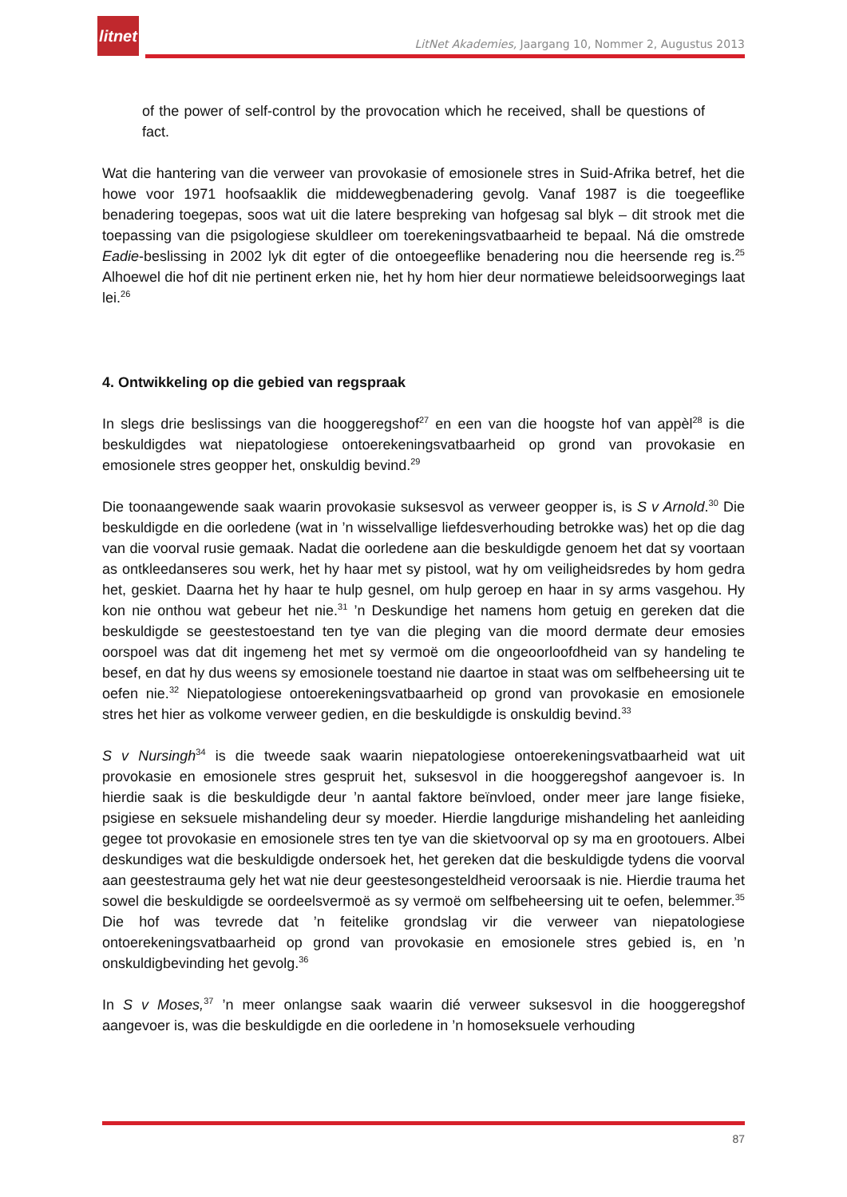litnet
LitNet Akademies, Jaargang 10, Nommer 2, Augustus 2013
of the power of self-control by the provocation which he received, shall be questions of fact.
Wat die hantering van die verweer van provokasie of emosionele stres in Suid-Afrika betref, het die howe voor 1971 hoofsaaklik die middewegbenadering gevolg. Vanaf 1987 is die toegeeflike benadering toegepas, soos wat uit die latere bespreking van hofgesag sal blyk – dit strook met die toepassing van die psigologiese skuldleer om toerekeningsvatbaarheid te bepaal. Ná die omstrede Eadie-beslissing in 2002 lyk dit egter of die ontoegeeflike benadering nou die heersende reg is.<sup>25</sup> Alhoewel die hof dit nie pertinent erken nie, het hy hom hier deur normatiewe beleidsoorwegings laat lei.<sup>26</sup>
4. Ontwikkeling op die gebied van regspraak
In slegs drie beslissings van die hooggeregshof<sup>27</sup> en een van die hoogste hof van appèl<sup>28</sup> is die beskuldigdes wat niepatologiese ontoerekeningsvatbaarheid op grond van provokasie en emosionele stres geopper het, onskuldig bevind.<sup>29</sup>
Die toonaangewende saak waarin provokasie suksesvol as verweer geopper is, is S v Arnold.<sup>30</sup> Die beskuldigde en die oorledene (wat in ’n wisselvallige liefdesverhouding betrokke was) het op die dag van die voorval rusie gemaak. Nadat die oorledene aan die beskuldigde genoem het dat sy voortaan as ontkleedanseres sou werk, het hy haar met sy pistool, wat hy om veiligheidsredes by hom gedra het, geskiet. Daarna het hy haar te hulp gesnel, om hulp geroep en haar in sy arms vasgehou. Hy kon nie onthou wat gebeur het nie.<sup>31</sup> ’n Deskundige het namens hom getuig en gereken dat die beskuldigde se geestestoestand ten tye van die pleging van die moord dermate deur emosies oorspoel was dat dit ingemeng het met sy vermoë om die ongeoorloofdheid van sy handeling te besef, en dat hy dus weens sy emosionele toestand nie daartoe in staat was om selfbeheersing uit te oefen nie.<sup>32</sup> Niepatologiese ontoerekeningsvatbaarheid op grond van provokasie en emosionele stres het hier as volkome verweer gedien, en die beskuldigde is onskuldig bevind.<sup>33</sup>
S v Nursingh<sup>34</sup> is die tweede saak waarin niepatologiese ontoerekeningsvatbaarheid wat uit provokasie en emosionele stres gespruit het, suksesvol in die hooggeregshof aangevoer is. In hierdie saak is die beskuldigde deur ’n aantal faktore beïnvloed, onder meer jare lange fisieke, psigiese en seksuele mishandeling deur sy moeder. Hierdie langdurige mishandeling het aanleiding gegee tot provokasie en emosionele stres ten tye van die skietvoorval op sy ma en grootouers. Albei deskundiges wat die beskuldigde ondersoek het, het gereken dat die beskuldigde tydens die voorval aan geestestrauma gely het wat nie deur geestesongesteldheid veroorsaak is nie. Hierdie trauma het sowel die beskuldigde se oordeelsvermoë as sy vermoë om selfbeheersing uit te oefen, belemmer.<sup>35</sup> Die hof was tevrede dat ’n feitelike grondslag vir die verweer van niepatologiese ontoerekeningsvatbaarheid op grond van provokasie en emosionele stres gebied is, en ’n onskuldigbevinding het gevolg.<sup>36</sup>
In S v Moses,<sup>37</sup> ’n meer onlangse saak waarin dié verweer suksesvol in die hooggeregshof aangevoer is, was die beskuldigde en die oorledene in ’n homoseksuele verhouding
87